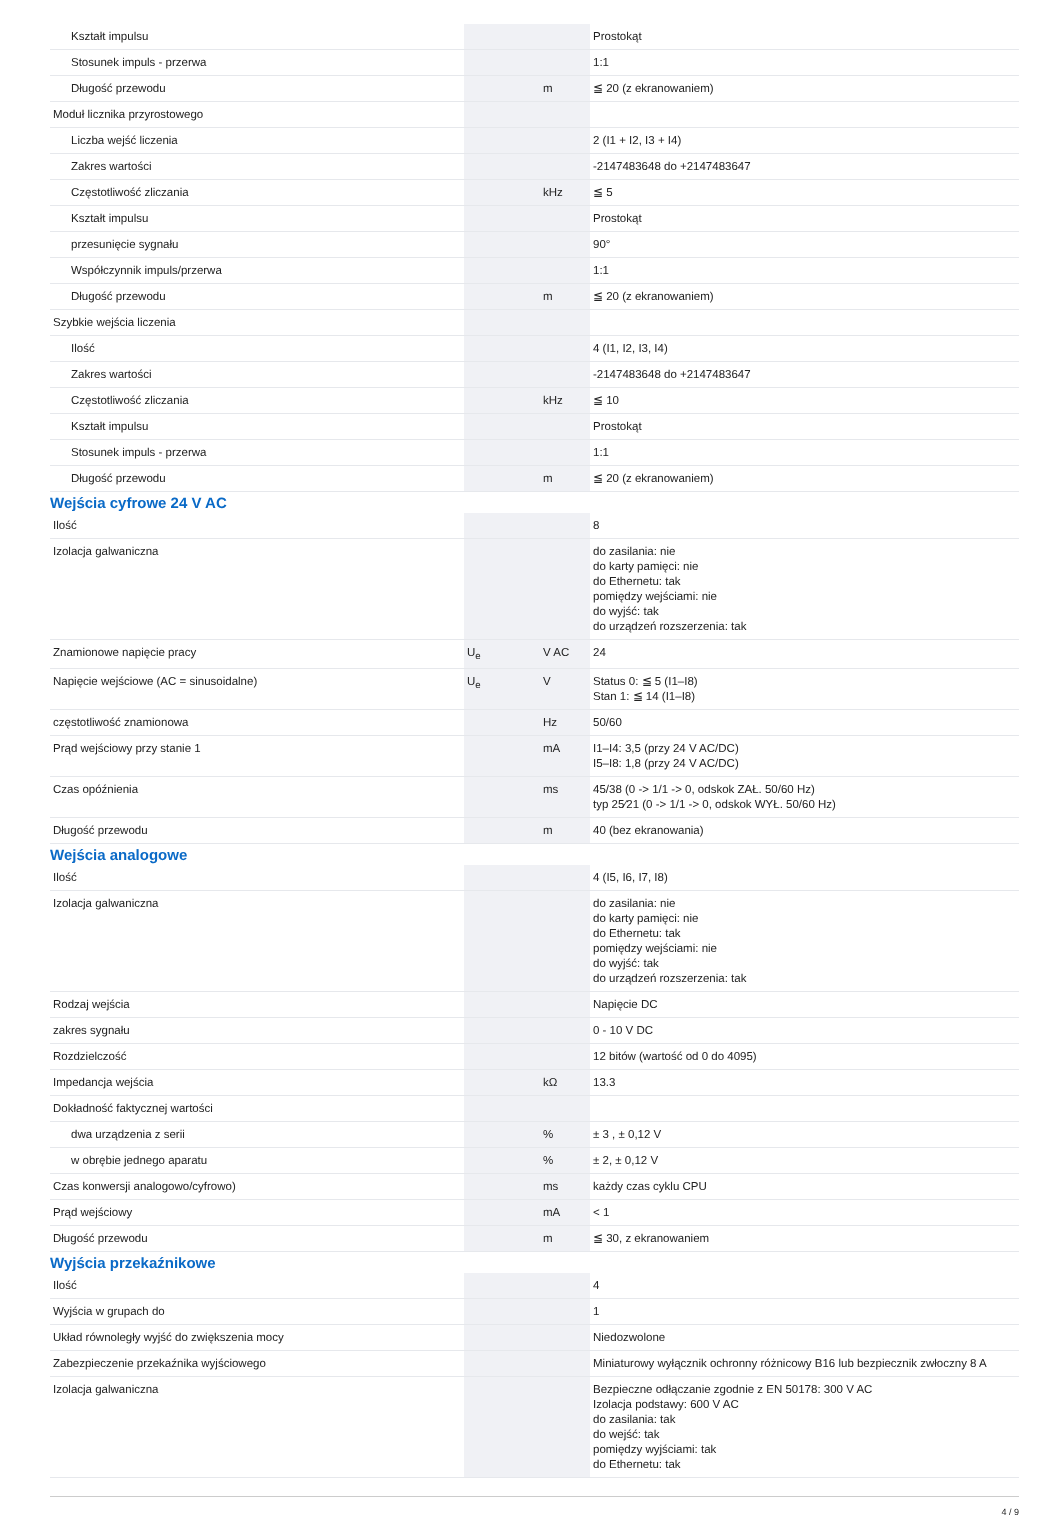| Kształt impulsu | | | Prostokąt |
| Stosunek impuls - przerwa | | | 1:1 |
| Długość przewodu | | m | ≦ 20 (z ekranowaniem) |
| Moduł licznika przyrostowego | | | |
| Liczba wejść liczenia | | | 2 (I1 + I2, I3 + I4) |
| Zakres wartości | | | -2147483648 do +2147483647 |
| Częstotliwość zliczania | | kHz | ≦ 5 |
| Kształt impulsu | | | Prostokąt |
| przesunięcie sygnału | | | 90° |
| Współczynnik impuls/przerwa | | | 1:1 |
| Długość przewodu | | m | ≦ 20 (z ekranowaniem) |
| Szybkie wejścia liczenia | | | |
| Ilość | | | 4 (I1, I2, I3, I4) |
| Zakres wartości | | | -2147483648 do +2147483647 |
| Częstotliwość zliczania | | kHz | ≦ 10 |
| Kształt impulsu | | | Prostokąt |
| Stosunek impuls - przerwa | | | 1:1 |
| Długość przewodu | | m | ≦ 20 (z ekranowaniem) |
Wejścia cyfrowe 24 V AC
| Ilość | | | 8 |
| Izolacja galwaniczna | | | do zasilania: nie do karty pamięci: nie do Ethernetu: tak pomiędzy wejściami: nie do wyjść: tak do urządzeń rozszerzenia: tak |
| Znamionowe napięcie pracy | U<sub>e</sub> | V AC | 24 |
| Napięcie wejściowe (AC = sinusoidalne) | U<sub>e</sub> | V | Status 0: ≦ 5 (I1–I8) Stan 1: ≦ 14 (I1–I8) |
| częstotliwość znamionowa | | Hz | 50/60 |
| Prąd wejściowy przy stanie 1 | | mA | I1–I4: 3,5 (przy 24 V AC/DC) I5–I8: 1,8 (przy 24 V AC/DC) |
| Czas opóźnienia | | ms | 45/38 (0 -> 1/1 -> 0, odskok ZAŁ. 50/60 Hz) typ 25⁄21 (0 -> 1/1 -> 0, odskok WYŁ. 50/60 Hz) |
| Długość przewodu | | m | 40 (bez ekranowania) |
Wejścia analogowe
| Ilość | | | 4 (I5, I6, I7, I8) |
| Izolacja galwaniczna | | | do zasilania: nie do karty pamięci: nie do Ethernetu: tak pomiędzy wejściami: nie do wyjść: tak do urządzeń rozszerzenia: tak |
| Rodzaj wejścia | | | Napięcie DC |
| zakres sygnału | | | 0 - 10 V DC |
| Rozdzielczość | | | 12 bitów (wartość od 0 do 4095) |
| Impedancja wejścia | | kΩ | 13.3 |
| Dokładność faktycznej wartości | | | |
| dwa urządzenia z serii | | % | ± 3 , ± 0,12 V |
| w obrębie jednego aparatu | | % | ± 2, ± 0,12 V |
| Czas konwersji analogowo/cyfrowo) | | ms | każdy czas cyklu CPU |
| Prąd wejściowy | | mA | < 1 |
| Długość przewodu | | m | ≦ 30, z ekranowaniem |
Wyjścia przekaźnikowe
| Ilość | | | 4 |
| Wyjścia w grupach do | | | 1 |
| Układ równoległy wyjść do zwiększenia mocy | | | Niedozwolone |
| Zabezpieczenie przekaźnika wyjściowego | | | Miniaturowy wyłącznik ochronny różnicowy B16 lub bezpiecznik zwłoczny 8 A |
| Izolacja galwaniczna | | | Bezpieczne odłączanie zgodnie z EN 50178: 300 V AC Izolacja podstawy: 600 V AC do zasilania: tak do wejść: tak pomiędzy wyjściami: tak do Ethernetu: tak |
4 / 9